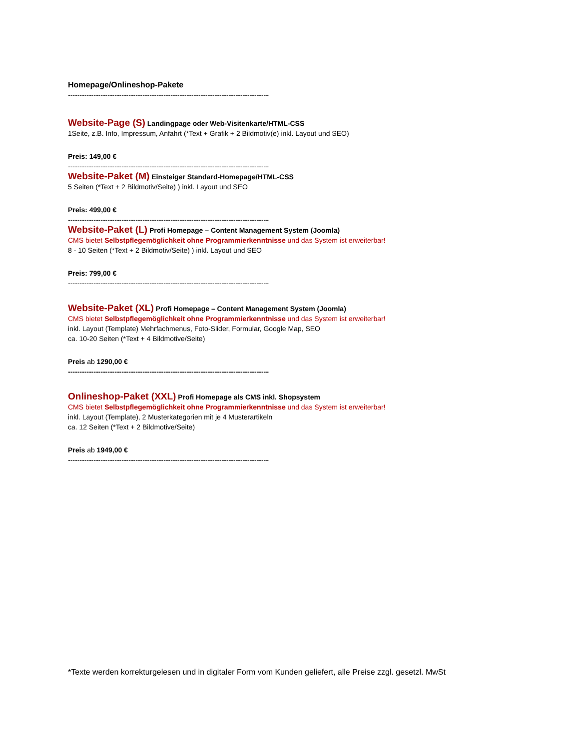Homepage/Onlineshop-Pakete
------------------------------------------------------------------------------------------------------
Website-Page (S) Landingpage oder Web-Visitenkarte/HTML-CSS
1Seite, z.B. Info, Impressum, Anfahrt (*Text + Grafik + 2 Bildmotiv(e) inkl. Layout und SEO)
Preis: 149,00 €
------------------------------------------------------------------------------------------------------
Website-Paket (M) Einsteiger Standard-Homepage/HTML-CSS
5 Seiten (*Text + 2 Bildmotiv/Seite) ) inkl. Layout und SEO
Preis: 499,00 €
------------------------------------------------------------------------------------------------------
Website-Paket (L) Profi Homepage – Content Management System (Joomla)
CMS bietet Selbstpflegemöglichkeit ohne Programmierkenntnisse und das System ist erweiterbar!
8 - 10 Seiten (*Text + 2 Bildmotiv/Seite) ) inkl. Layout und SEO
Preis: 799,00 €
------------------------------------------------------------------------------------------------------
Website-Paket (XL) Profi Homepage – Content Management System (Joomla)
CMS bietet Selbstpflegemöglichkeit ohne Programmierkenntnisse und das System ist erweiterbar!
inkl. Layout (Template) Mehrfachmenus, Foto-Slider, Formular, Google Map, SEO
ca. 10-20 Seiten (*Text + 4 Bildmotive/Seite)
Preis ab 1290,00 €
------------------------------------------------------------------------------------------------------
Onlineshop-Paket (XXL) Profi Homepage als CMS inkl. Shopsystem
CMS bietet Selbstpflegemöglichkeit ohne Programmierkenntnisse und das System ist erweiterbar!
inkl. Layout (Template), 2 Musterkategorien mit je 4 Musterartikeln
ca. 12 Seiten (*Text + 2 Bildmotive/Seite)
Preis ab 1949,00 €
------------------------------------------------------------------------------------------------------
*Texte werden korrekturgelesen und in digitaler Form vom Kunden geliefert, alle Preise zzgl. gesetzl. MwSt